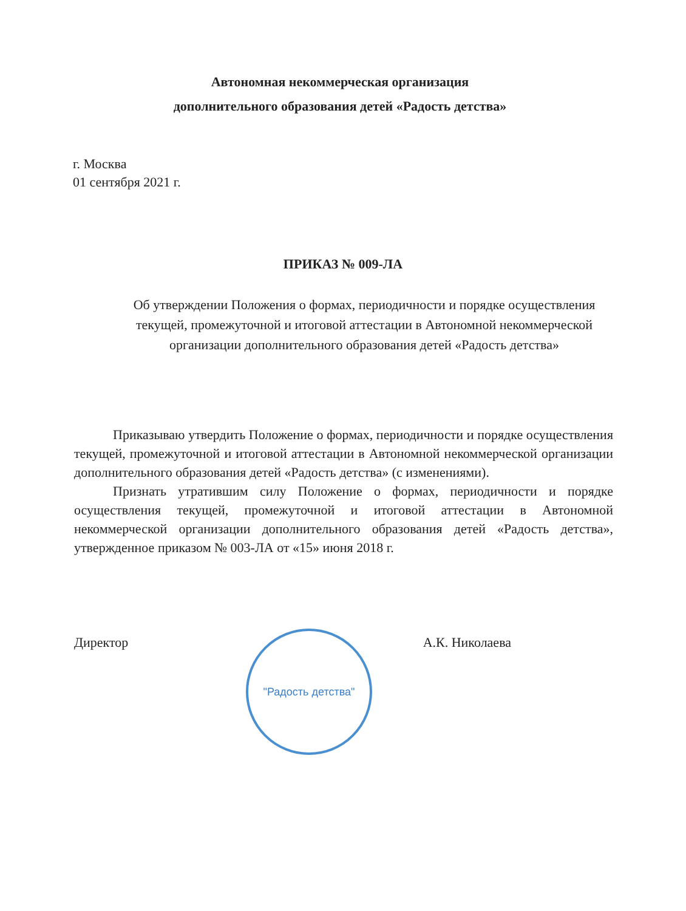Автономная некоммерческая организация
дополнительного образования детей «Радость детства»
г. Москва
01 сентября 2021 г.
ПРИКАЗ № 009-ЛА
Об утверждении Положения о формах, периодичности и порядке осуществления текущей, промежуточной и итоговой аттестации в Автономной некоммерческой организации дополнительного образования детей «Радость детства»
Приказываю утвердить Положение о формах, периодичности и порядке осуществления текущей, промежуточной и итоговой аттестации в Автономной некоммерческой организации дополнительного образования детей «Радость детства» (с изменениями).
Признать утратившим силу Положение о формах, периодичности и порядке осуществления текущей, промежуточной и итоговой аттестации в Автономной некоммерческой организации дополнительного образования детей «Радость детства», утвержденное приказом № 003-ЛА от «15» июня 2018 г.
Директор А.К. Николаева "Радость детства"